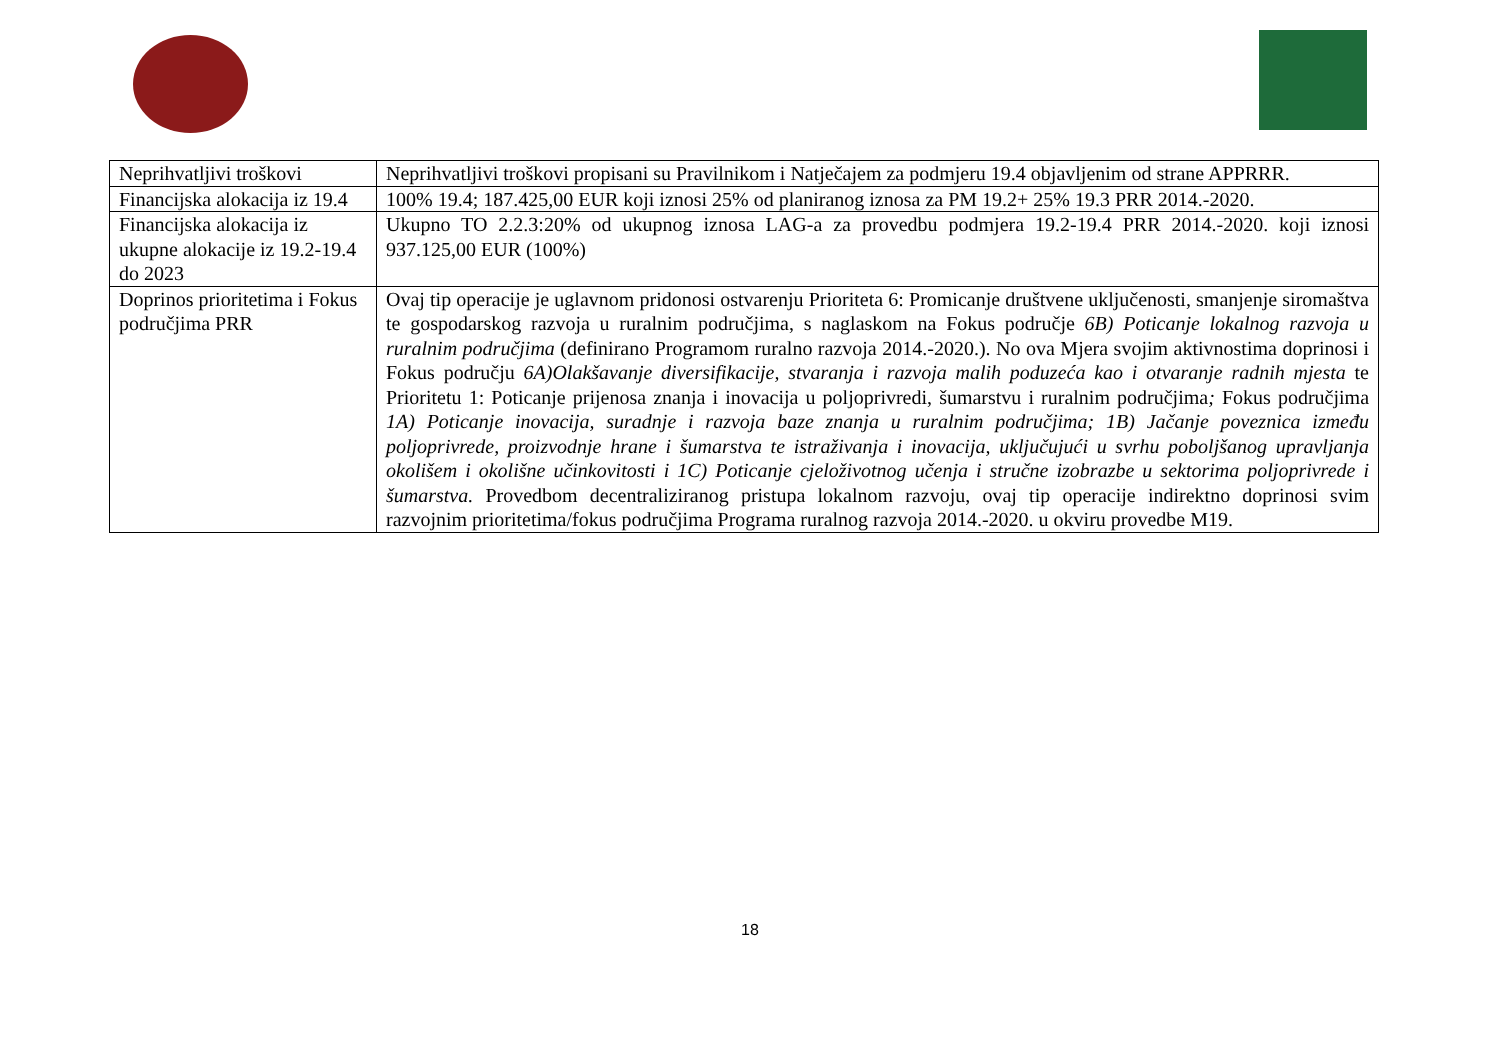| Neprihvatljivi troškovi | Neprihvatljivi troškovi propisani su Pravilnikom i Natječajem za podmjeru 19.4 objavljenim od strane APPRRR. |
| Financijska alokacija iz 19.4 | 100% 19.4; 187.425,00 EUR koji iznosi 25% od planiranog iznosa za PM 19.2+ 25% 19.3 PRR 2014.-2020. |
| Financijska alokacija iz ukupne alokacije iz 19.2-19.4 do 2023 | Ukupno TO 2.2.3:20% od ukupnog iznosa LAG-a za provedbu podmjera 19.2-19.4 PRR 2014.-2020. koji iznosi 937.125,00 EUR (100%) |
| Doprinos prioritetima i Fokus područjima PRR | Ovaj tip operacije je uglavnom pridonosi ostvarenju Prioriteta 6: Promicanje društvene uključenosti, smanjenje siromaštva te gospodarskog razvoja u ruralnim područjima, s naglaskom na Fokus područje 6B) Poticanje lokalnog razvoja u ruralnim područjima (definirano Programom ruralno razvoja 2014.-2020.). No ova Mjera svojim aktivnostima doprinosi i Fokus području 6A)Olakšavanje diversifikacije, stvaranja i razvoja malih poduzeća kao i otvaranje radnih mjesta te Prioritetu 1: Poticanje prijenosa znanja i inovacija u poljoprivredi, šumarstvu i ruralnim područjima ; Fokus područjima 1A) Poticanje inovacija, suradnje i razvoja baze znanja u ruralnim područjima; 1B) Jačanje poveznica između poljoprivrede, proizvodnje hrane i šumarstva te istraživanja i inovacija, uključujući u svrhu poboljšanog upravljanja okolišem i okolišne učinkovitosti i 1C) Poticanje cjeloživotnog učenja i stručne izobrazbe u sektorima poljoprivrede i šumarstva. Provedbom decentraliziranog pristupa lokalnom razvoju, ovaj tip operacije indirektno doprinosi svim razvojnim prioritetima/fokus područjima Programa ruralnog razvoja 2014.-2020. u okviru provedbe M19. |
18